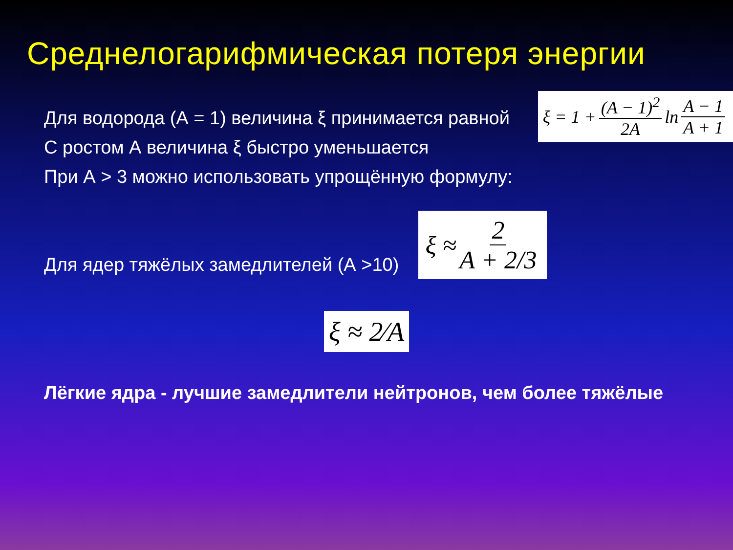Среднелогарифмическая потеря энергии
ξ = 1 + (A − 1)<sup>2</sup> 2A ln A − 1 A + 1
Для водорода (А = 1) величина ξ принимается равной
С ростом А величина ξ быстро уменьшается
При А > 3 можно использовать упрощённую формулу:
Для ядер тяжёлых замедлителей (А >10)
ξ ≈ 2 A + 2/3
ξ ≈ 2⁄A
Лёгкие ядра - лучшие замедлители нейтронов, чем более тяжёлые